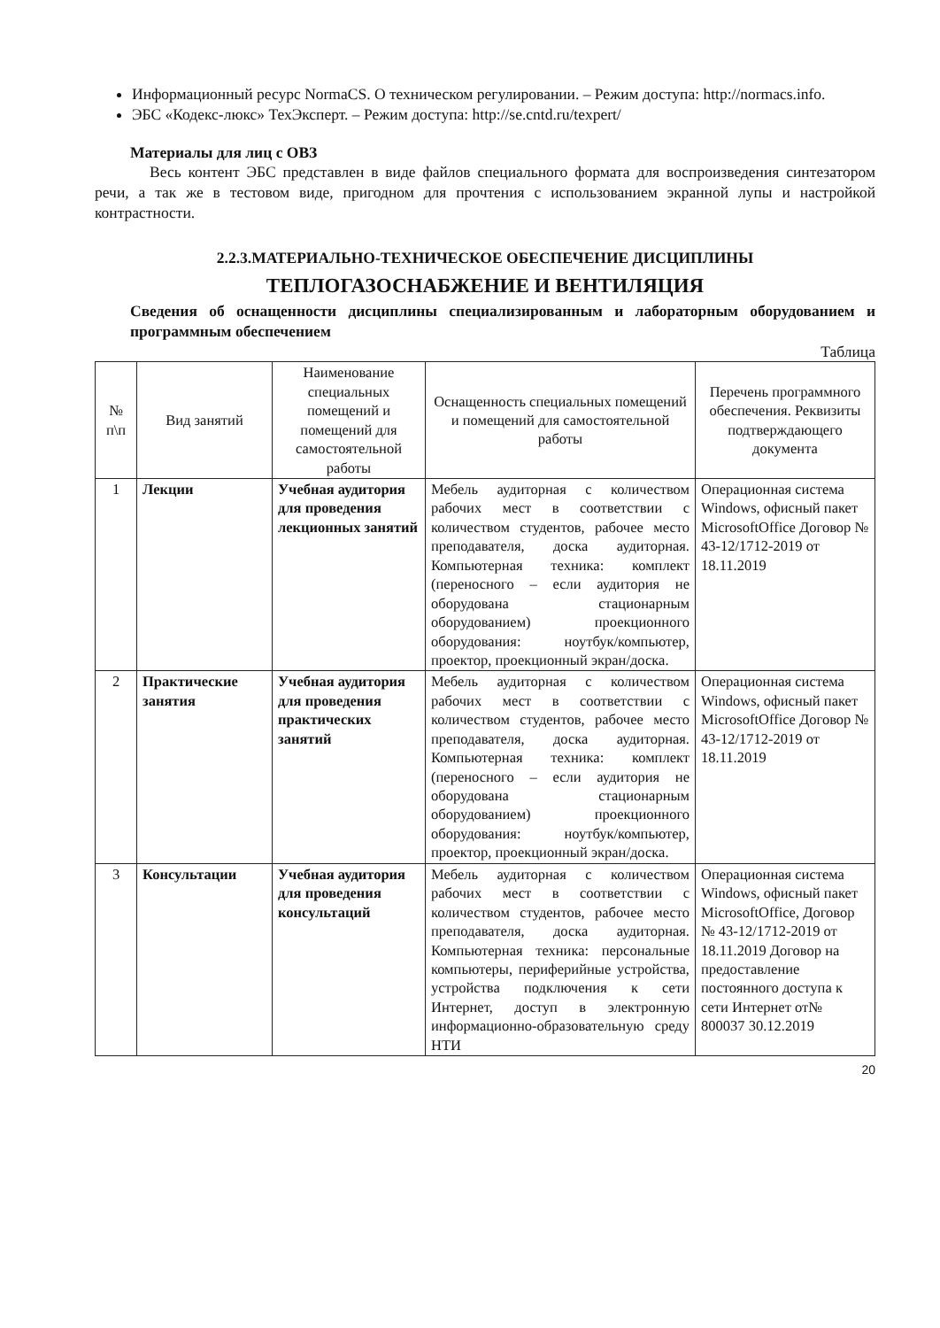Информационный ресурс NormaCS. О техническом регулировании. – Режим доступа: http://normacs.info.
ЭБС «Кодекс-люкс» ТехЭксперт. – Режим доступа: http://se.cntd.ru/texpert/
Материалы для лиц с ОВЗ
Весь контент ЭБС представлен в виде файлов специального формата для воспроизведения синтезатором речи, а так же в тестовом виде, пригодном для прочтения с использованием экранной лупы и настройкой контрастности.
2.2.3.МАТЕРИАЛЬНО-ТЕХНИЧЕСКОЕ ОБЕСПЕЧЕНИЕ ДИСЦИПЛИНЫ
ТЕПЛОГАЗОСНАБЖЕНИЕ И ВЕНТИЛЯЦИЯ
Сведения об оснащенности дисциплины специализированным и лабораторным оборудованием и программным обеспечением
Таблица
| № п\п | Вид занятий | Наименование специальных помещений и помещений для самостоятельной работы | Оснащенность специальных помещений и помещений для самостоятельной работы | Перечень программного обеспечения. Реквизиты подтверждающего документа |
| --- | --- | --- | --- | --- |
| 1 | Лекции | Учебная аудитория для проведения лекционных занятий | Мебель аудиторная с количеством рабочих мест в соответствии с количеством студентов, рабочее место преподавателя, доска аудиторная. Компьютерная техника: комплект (переносного – если аудитория не оборудована стационарным оборудованием) проекционного оборудования: ноутбук/компьютер, проектор, проекционный экран/доска. | Операционная система Windows, офисный пакет MicrosoftOffice Договор № 43-12/1712-2019 от 18.11.2019 |
| 2 | Практические занятия | Учебная аудитория для проведения практических занятий | Мебель аудиторная с количеством рабочих мест в соответствии с количеством студентов, рабочее место преподавателя, доска аудиторная. Компьютерная техника: комплект (переносного – если аудитория не оборудована стационарным оборудованием) проекционного оборудования: ноутбук/компьютер, проектор, проекционный экран/доска. | Операционная система Windows, офисный пакет MicrosoftOffice Договор № 43-12/1712-2019 от 18.11.2019 |
| 3 | Консультации | Учебная аудитория для проведения консультаций | Мебель аудиторная с количеством рабочих мест в соответствии с количеством студентов, рабочее место преподавателя, доска аудиторная. Компьютерная техника: персональные компьютеры, периферийные устройства, устройства подключения к сети Интернет, доступ в электронную информационно-образовательную среду НТИ | Операционная система Windows, офисный пакет MicrosoftOffice, Договор № 43-12/1712-2019 от 18.11.2019 Договор на предоставление постоянного доступа к сети Интернет от№ 800037 30.12.2019 |
20